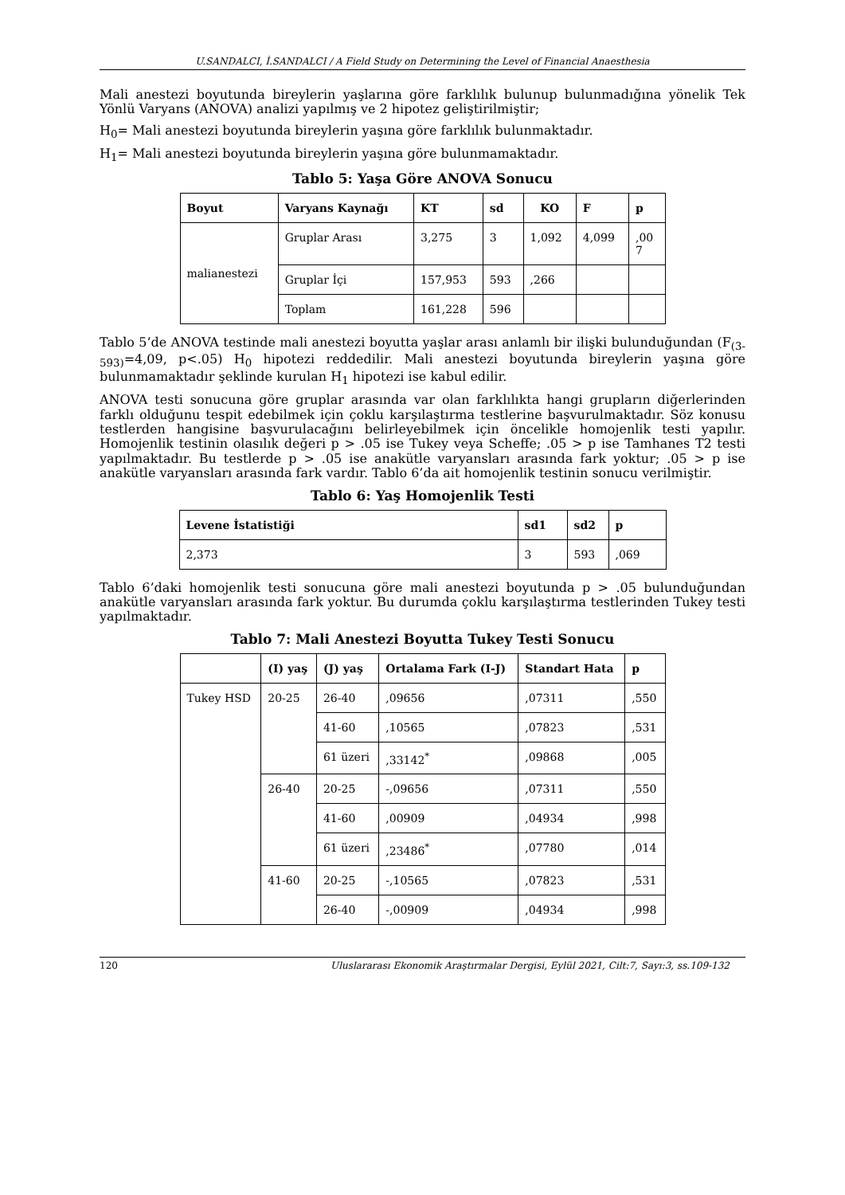U.SANDALCI, İ.SANDALCI / A Field Study on Determining the Level of Financial Anaesthesia
Mali anestezi boyutunda bireylerin yaşlarına göre farklılık bulunup bulunmadığına yönelik Tek Yönlü Varyans (ANOVA) analizi yapılmış ve 2 hipotez geliştirilmiştir;
H<sub>0</sub>= Mali anestezi boyutunda bireylerin yaşına göre farklılık bulunmaktadır.
H<sub>1</sub>= Mali anestezi boyutunda bireylerin yaşına göre bulunmamaktadır.
Tablo 5: Yaşa Göre ANOVA Sonucu
| Boyut | Varyans Kaynağı | KT | sd | KO | F | p |
| --- | --- | --- | --- | --- | --- | --- |
| malianestezi | Gruplar Arası | 3,275 | 3 | 1,092 | 4,099 | ,00 7 |
| | Gruplar İçi | 157,953 | 593 | ,266 | | |
| | Toplam | 161,228 | 596 | | | |
Tablo 5’de ANOVA testinde mali anestezi boyutta yaşlar arası anlamlı bir ilişki bulunduğundan (F<sub>(3-593)</sub>=4,09, p<.05) H<sub>0</sub> hipotezi reddedilir. Mali anestezi boyutunda bireylerin yaşına göre bulunmamaktadır şeklinde kurulan H<sub>1</sub> hipotezi ise kabul edilir.
ANOVA testi sonucuna göre gruplar arasında var olan farklılıkta hangi grupların diğerlerinden farklı olduğunu tespit edebilmek için çoklu karşılaştırma testlerine başvurulmaktadır. Söz konusu testlerden hangisine başvurulacağını belirleyebilmek için öncelikle homojenlik testi yapılır. Homojenlik testinin olasılık değeri p > .05 ise Tukey veya Scheffe; .05 > p ise Tamhanes T2 testi yapılmaktadır. Bu testlerde p > .05 ise anakütle varyansları arasında fark yoktur; .05 > p ise anakütle varyansları arasında fark vardır. Tablo 6’da ait homojenlik testinin sonucu verilmiştir.
Tablo 6: Yaş Homojenlik Testi
| Levene İstatistiği | sd1 | sd2 | p |
| --- | --- | --- | --- |
| 2,373 | 3 | 593 | ,069 |
Tablo 6’daki homojenlik testi sonucuna göre mali anestezi boyutunda p > .05 bulunduğundan anakütle varyansları arasında fark yoktur. Bu durumda çoklu karşılaştırma testlerinden Tukey testi yapılmaktadır.
Tablo 7: Mali Anestezi Boyutta Tukey Testi Sonucu
| | (I) yaş | (J) yaş | Ortalama Fark (I-J) | Standart Hata | p |
| --- | --- | --- | --- | --- | --- |
| Tukey HSD | 20-25 | 26-40 | ,09656 | ,07311 | ,550 |
| | | 41-60 | ,10565 | ,07823 | ,531 |
| | | 61 üzeri | ,33142<sup>*</sup> | ,09868 | ,005 |
| | 26-40 | 20-25 | -,09656 | ,07311 | ,550 |
| | | 41-60 | ,00909 | ,04934 | ,998 |
| | | 61 üzeri | ,23486<sup>*</sup> | ,07780 | ,014 |
| | 41-60 | 20-25 | -,10565 | ,07823 | ,531 |
| | | 26-40 | -,00909 | ,04934 | ,998 |
120 Uluslararası Ekonomik Araştırmalar Dergisi, Eylül 2021, Cilt:7, Sayı:3, ss.109-132